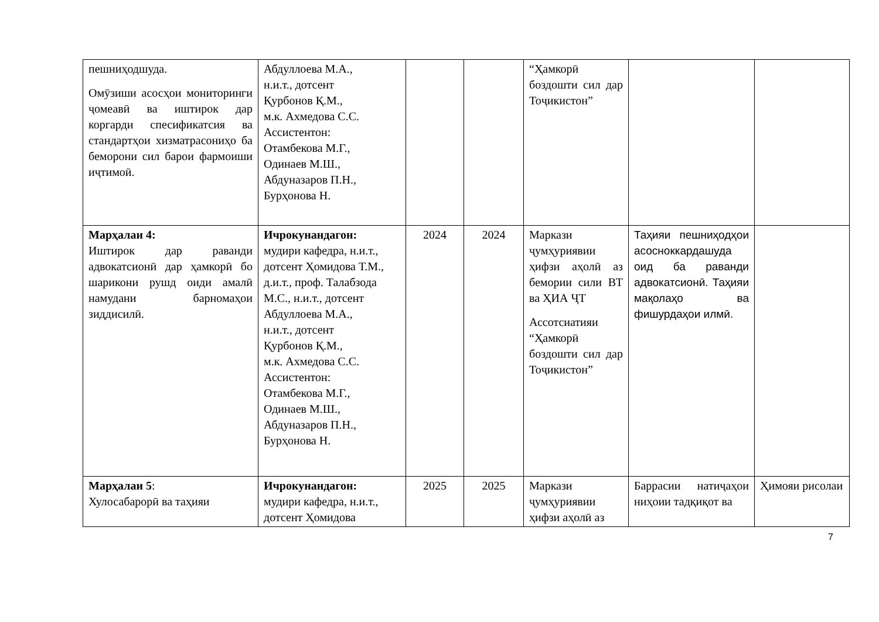| пешниҳодшуда. Омӯзиши асосҳои мониторинги ҷомеавӣ ва иштирок дар коргарди спесификатсия ва стандартҳои хизматрасониҳо ба беморони сил барои фармоиши иҷтимоӣ. | Абдуллоева М.А., н.и.т., дотсент Қурбонов Қ.М., м.к. Ахмедова С.С. Ассистентон: Отамбекова М.Г., Одинаев М.Ш., Абдуназаров П.Н., Бурҳонова Н. | | | “Ҳамкорӣ боздошти сил дар Тоҷикистон” | | |
| Марҳалаи 4: Иштирок дар раванди адвокатсионӣ дар ҳамкорӣ бо шарикони рушд оиди амалӣ намудани барномаҳои зиддисилӣ. | Ичрокунандагон: мудири кафедра, н.и.т., дотсент Ҳомидова Т.М., д.и.т., проф. Талабзода М.С., н.и.т., дотсент Абдуллоева М.А., н.и.т., дотсент Қурбонов Қ.М., м.к. Ахмедова С.С. Ассистентон: Отамбекова М.Г., Одинаев М.Ш., Абдуназаров П.Н., Бурҳонова Н. | 2024 | 2024 | Маркази ҷумҳуриявии ҳифзи аҳолӣ аз бемории сили ВТ ва ҲИА ҶТ Ассотсиатияи “Ҳамкорӣ боздошти сил дар Тоҷикистон” | Таҳияи пешниҳодҳои асосноккардашуда оид ба раванди адвокатсионӣ. Таҳияи мақолаҳо ва фишурдаҳои илмӣ. | |
| Марҳалаи 5 : Хулосабарорӣ ва таҳияи | Ичрокунандагон: мудири кафедра, н.и.т., дотсент Ҳомидова | 2025 | 2025 | Маркази ҷумҳуриявии ҳифзи аҳолӣ аз | Баррасии натиҷаҳои ниҳоии тадқиқот ва | Ҳимояи рисолаи |
7